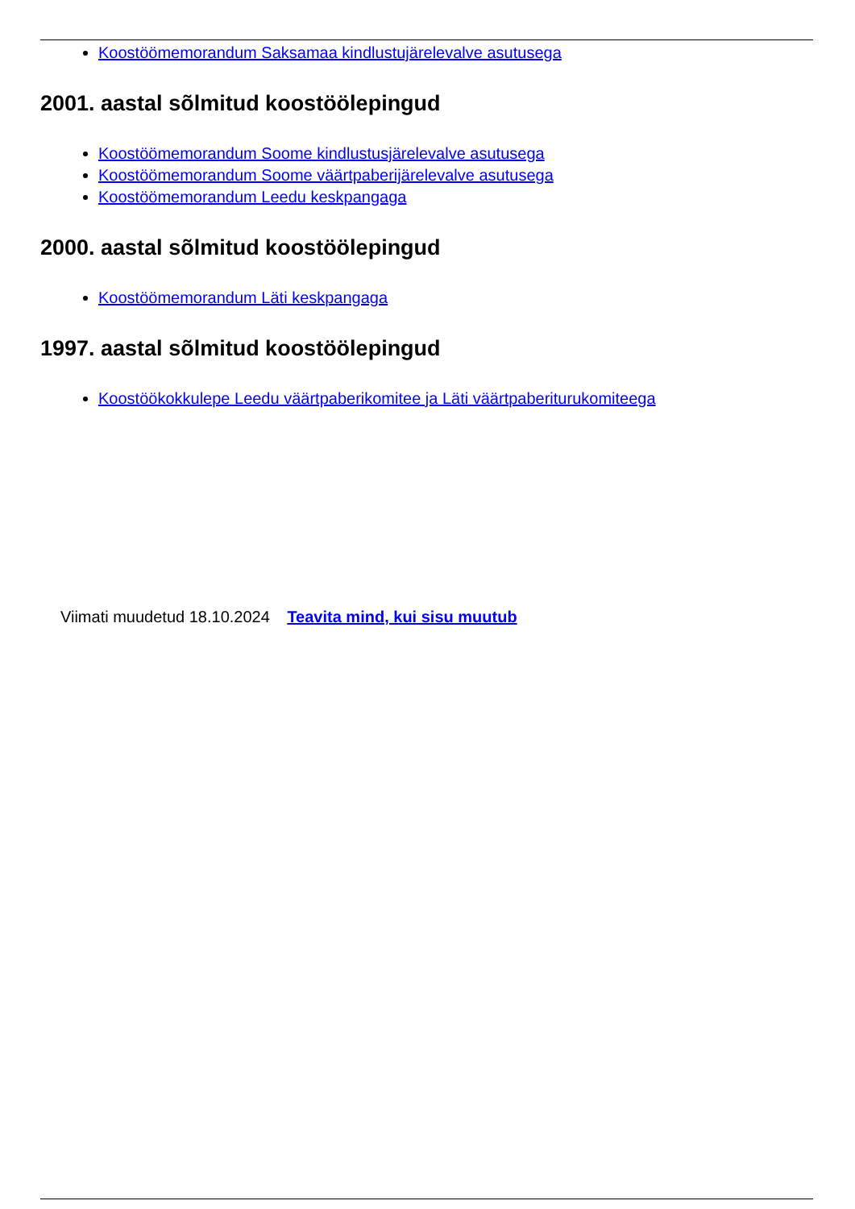Koostöömemorandum Saksamaa kindlustujärelevalve asutusega
2001. aastal sõlmitud koostöölepingud
Koostöömemorandum Soome kindlustusjärelevalve asutusega
Koostöömemorandum Soome väärtpaberijärelevalve asutusega
Koostöömemorandum Leedu keskpangaga
2000. aastal sõlmitud koostöölepingud
Koostöömemorandum Läti keskpangaga
1997. aastal sõlmitud koostöölepingud
Koostöökokkulepe Leedu väärtpaberikomitee ja Läti väärtpaberiturukomiteega
Viimati muudetud 18.10.2024 Teavita mind, kui sisu muutub